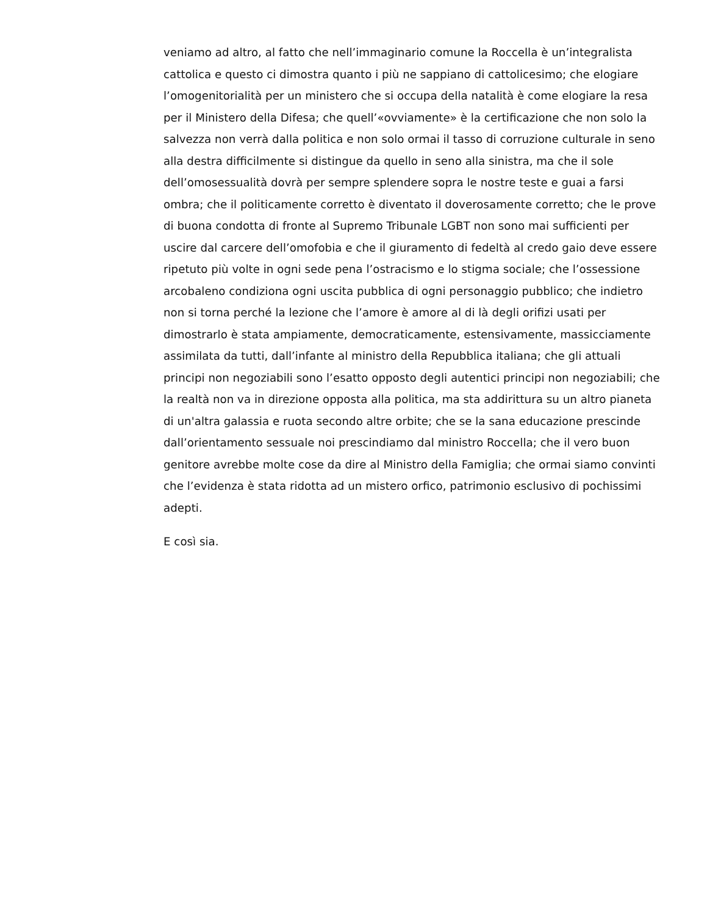veniamo ad altro, al fatto che nell’immaginario comune la Roccella è un’integralista cattolica e questo ci dimostra quanto i più ne sappiano di cattolicesimo; che elogiare l’omogenitorialità per un ministero che si occupa della natalità è come elogiare la resa per il Ministero della Difesa; che quell’«ovviamente» è la certificazione che non solo la salvezza non verrà dalla politica e non solo ormai il tasso di corruzione culturale in seno alla destra difficilmente si distingue da quello in seno alla sinistra, ma che il sole dell’omosessualità dovrà per sempre splendere sopra le nostre teste e guai a farsi ombra; che il politicamente corretto è diventato il doverosamente corretto; che le prove di buona condotta di fronte al Supremo Tribunale LGBT non sono mai sufficienti per uscire dal carcere dell’omofobia e che il giuramento di fedeltà al credo gaio deve essere ripetuto più volte in ogni sede pena l’ostracismo e lo stigma sociale; che l’ossessione arcobaleno condiziona ogni uscita pubblica di ogni personaggio pubblico; che indietro non si torna perché la lezione che l’amore è amore al di là degli orifizi usati per dimostrarlo è stata ampiamente, democraticamente, estensivamente, massicciamente assimilata da tutti, dall’infante al ministro della Repubblica italiana; che gli attuali principi non negoziabili sono l’esatto opposto degli autentici principi non negoziabili; che la realtà non va in direzione opposta alla politica, ma sta addirittura su un altro pianeta di un'altra galassia e ruota secondo altre orbite; che se la sana educazione prescinde dall’orientamento sessuale noi prescindiamo dal ministro Roccella; che il vero buon genitore avrebbe molte cose da dire al Ministro della Famiglia; che ormai siamo convinti che l’evidenza è stata ridotta ad un mistero orfico, patrimonio esclusivo di pochissimi adepti.
E così sia.